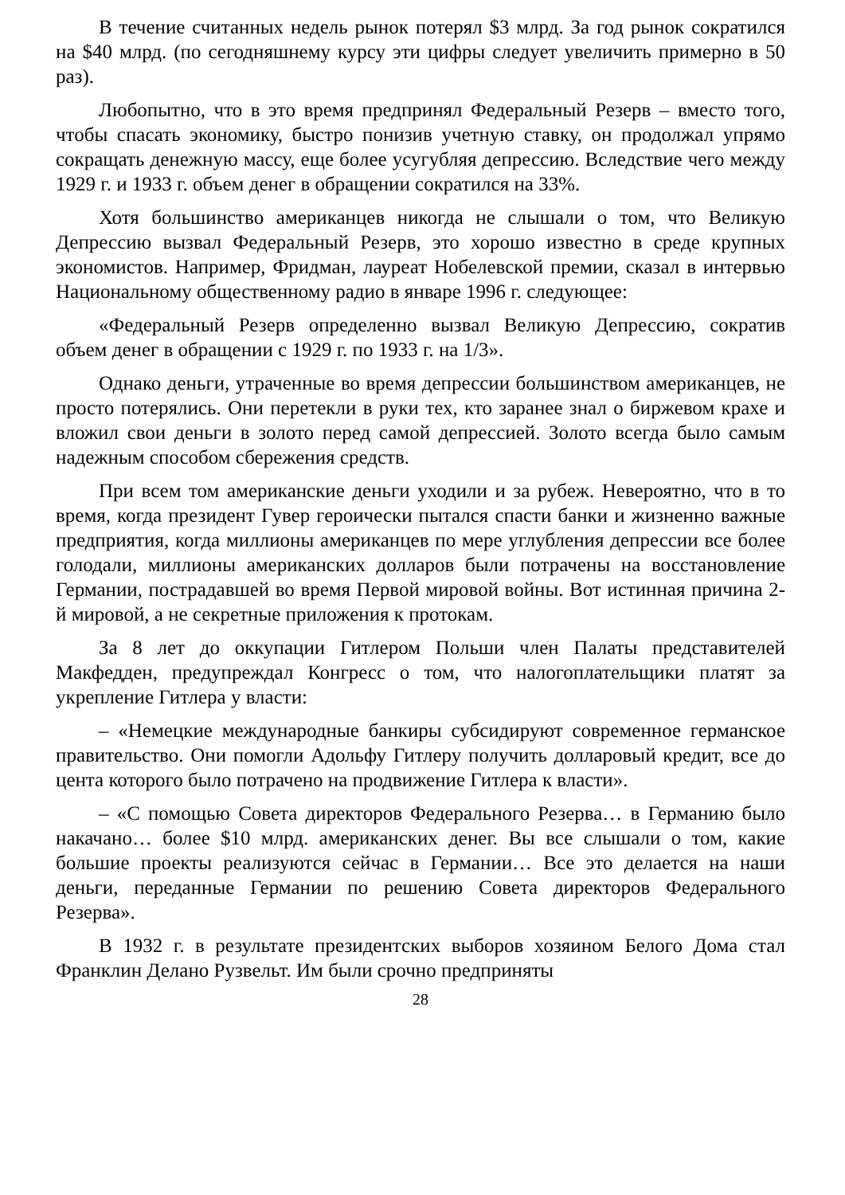В течение считанных недель рынок потерял $3 млрд. За год рынок сократился на $40 млрд. (по сегодняшнему курсу эти цифры следует увеличить примерно в 50 раз).
Любопытно, что в это время предпринял Федеральный Резерв – вместо того, чтобы спасать экономику, быстро понизив учетную ставку, он продолжал упрямо сокращать денежную массу, еще более усугубляя депрессию. Вследствие чего между 1929 г. и 1933 г. объем денег в обращении сократился на 33%.
Хотя большинство американцев никогда не слышали о том, что Великую Депрессию вызвал Федеральный Резерв, это хорошо известно в среде крупных экономистов. Например, Фридман, лауреат Нобелевской премии, сказал в интервью Национальному общественному радио в январе 1996 г. следующее:
«Федеральный Резерв определенно вызвал Великую Депрессию, сократив объем денег в обращении с 1929 г. по 1933 г. на 1/3».
Однако деньги, утраченные во время депрессии большинством американцев, не просто потерялись. Они перетекли в руки тех, кто заранее знал о биржевом крахе и вложил свои деньги в золото перед самой депрессией. Золото всегда было самым надежным способом сбережения средств.
При всем том американские деньги уходили и за рубеж. Невероятно, что в то время, когда президент Гувер героически пытался спасти банки и жизненно важные предприятия, когда миллионы американцев по мере углубления депрессии все более голодали, миллионы американских долларов были потрачены на восстановление Германии, пострадавшей во время Первой мировой войны. Вот истинная причина 2-й мировой, а не секретные приложения к протокам.
За 8 лет до оккупации Гитлером Польши член Палаты представителей Макфедден, предупреждал Конгресс о том, что налогоплательщики платят за укрепление Гитлера у власти:
– «Немецкие международные банкиры субсидируют современное германское правительство. Они помогли Адольфу Гитлеру получить долларовый кредит, все до цента которого было потрачено на продвижение Гитлера к власти».
– «С помощью Совета директоров Федерального Резерва… в Германию было накачано… более $10 млрд. американских денег. Вы все слышали о том, какие большие проекты реализуются сейчас в Германии… Все это делается на наши деньги, переданные Германии по решению Совета директоров Федерального Резерва».
В 1932 г. в результате президентских выборов хозяином Белого Дома стал Франклин Делано Рузвельт. Им были срочно предприняты
28